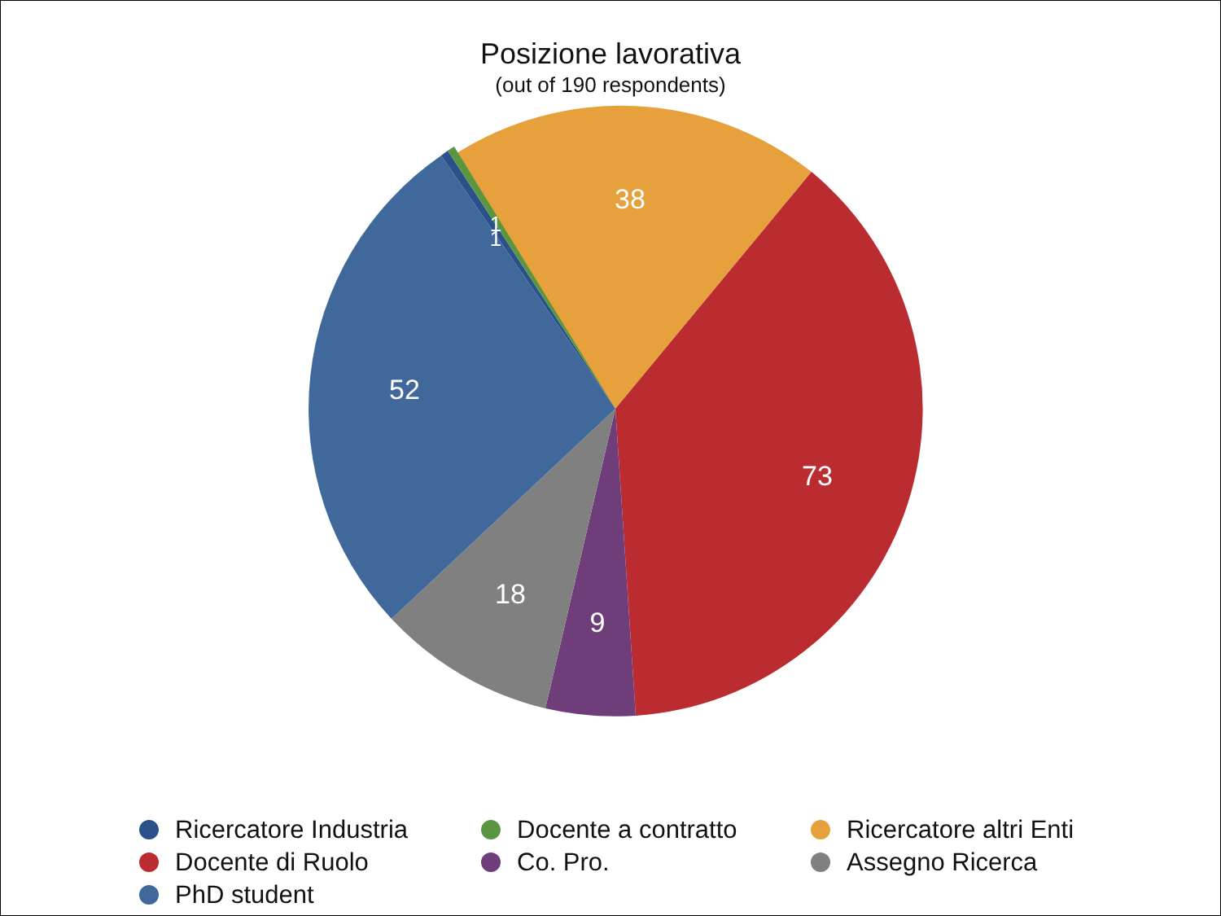Posizione lavorativa
(out of 190 respondents)
38
73
9
18
52
1
1
Ricercatore Industria Docente a contratto Ricercatore altri Enti Docente di Ruolo Co. Pro. Assegno Ricerca PhD student